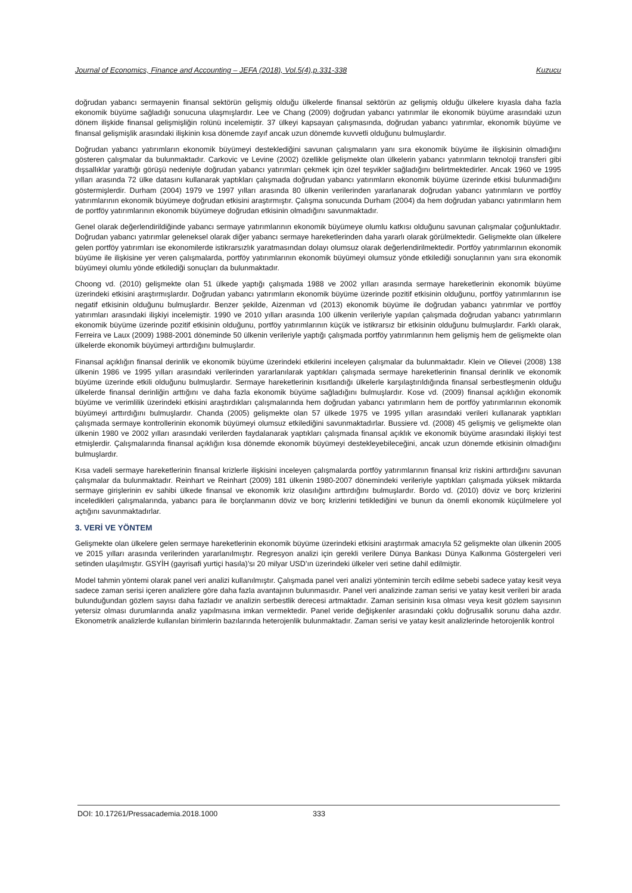Journal of Economics, Finance and Accounting – JEFA (2018), Vol.5(4),p.331-338 Kuzucu
doğrudan yabancı sermayenin finansal sektörün gelişmiş olduğu ülkelerde finansal sektörün az gelişmiş olduğu ülkelere kıyasla daha fazla ekonomik büyüme sağladığı sonucuna ulaşmışlardır. Lee ve Chang (2009) doğrudan yabancı yatırımlar ile ekonomik büyüme arasındaki uzun dönem ilişkide finansal gelişmişliğin rolünü incelemiştir. 37 ülkeyi kapsayan çalışmasında, doğrudan yabancı yatırımlar, ekonomik büyüme ve finansal gelişmişlik arasındaki ilişkinin kısa dönemde zayıf ancak uzun dönemde kuvvetli olduğunu bulmuşlardır.
Doğrudan yabancı yatırımların ekonomik büyümeyi desteklediğini savunan çalışmaların yanı sıra ekonomik büyüme ile ilişkisinin olmadığını gösteren çalışmalar da bulunmaktadır. Carkovic ve Levine (2002) özellikle gelişmekte olan ülkelerin yabancı yatırımların teknoloji transferi gibi dışsallıklar yarattığı görüşü nedeniyle doğrudan yabancı yatırımları çekmek için özel teşvikler sağladığını belirtmektedirler. Ancak 1960 ve 1995 yılları arasında 72 ülke datasını kullanarak yaptıkları çalışmada doğrudan yabancı yatırımların ekonomik büyüme üzerinde etkisi bulunmadığını göstermişlerdir. Durham (2004) 1979 ve 1997 yılları arasında 80 ülkenin verilerinden yararlanarak doğrudan yabancı yatırımların ve portföy yatırımlarının ekonomik büyümeye doğrudan etkisini araştırmıştır. Çalışma sonucunda Durham (2004) da hem doğrudan yabancı yatırımların hem de portföy yatırımlarının ekonomik büyümeye doğrudan etkisinin olmadığını savunmaktadır.
Genel olarak değerlendirildiğinde yabancı sermaye yatırımlarının ekonomik büyümeye olumlu katkısı olduğunu savunan çalışmalar çoğunluktadır. Doğrudan yabancı yatırımlar geleneksel olarak diğer yabancı sermaye hareketlerinden daha yararlı olarak görülmektedir. Gelişmekte olan ülkelere gelen portföy yatırımları ise ekonomilerde istikrarsızlık yaratmasından dolayı olumsuz olarak değerlendirilmektedir. Portföy yatırımlarının ekonomik büyüme ile ilişkisine yer veren çalışmalarda, portföy yatırımlarının ekonomik büyümeyi olumsuz yönde etkilediği sonuçlarının yanı sıra ekonomik büyümeyi olumlu yönde etkilediği sonuçları da bulunmaktadır.
Choong vd. (2010) gelişmekte olan 51 ülkede yaptığı çalışmada 1988 ve 2002 yılları arasında sermaye hareketlerinin ekonomik büyüme üzerindeki etkisini araştırmışlardır. Doğrudan yabancı yatırımların ekonomik büyüme üzerinde pozitif etkisinin olduğunu, portföy yatırımlarının ise negatif etkisinin olduğunu bulmuşlardır. Benzer şekilde, Aizenman vd (2013) ekonomik büyüme ile doğrudan yabancı yatırımlar ve portföy yatırımları arasındaki ilişkiyi incelemiştir. 1990 ve 2010 yılları arasında 100 ülkenin verileriyle yapılan çalışmada doğrudan yabancı yatırımların ekonomik büyüme üzerinde pozitif etkisinin olduğunu, portföy yatırımlarının küçük ve istikrarsız bir etkisinin olduğunu bulmuşlardır. Farklı olarak, Ferreira ve Laux (2009) 1988-2001 döneminde 50 ülkenin verileriyle yaptığı çalışmada portföy yatırımlarının hem gelişmiş hem de gelişmekte olan ülkelerde ekonomik büyümeyi arttırdığını bulmuşlardır.
Finansal açıklığın finansal derinlik ve ekonomik büyüme üzerindeki etkilerini inceleyen çalışmalar da bulunmaktadır. Klein ve Olievei (2008) 138 ülkenin 1986 ve 1995 yılları arasındaki verilerinden yararlanılarak yaptıkları çalışmada sermaye hareketlerinin finansal derinlik ve ekonomik büyüme üzerinde etkili olduğunu bulmuşlardır. Sermaye hareketlerinin kısıtlandığı ülkelerle karşılaştırıldığında finansal serbestleşmenin olduğu ülkelerde finansal derinliğin arttığını ve daha fazla ekonomik büyüme sağladığını bulmuşlardır. Kose vd. (2009) finansal açıklığın ekonomik büyüme ve verimlilik üzerindeki etkisini araştırdıkları çalışmalarında hem doğrudan yabancı yatırımların hem de portföy yatırımlarının ekonomik büyümeyi arttırdığını bulmuşlardır. Chanda (2005) gelişmekte olan 57 ülkede 1975 ve 1995 yılları arasındaki verileri kullanarak yaptıkları çalışmada sermaye kontrollerinin ekonomik büyümeyi olumsuz etkilediğini savunmaktadırlar. Bussiere vd. (2008) 45 gelişmiş ve gelişmekte olan ülkenin 1980 ve 2002 yılları arasındaki verilerden faydalanarak yaptıkları çalışmada finansal açıklık ve ekonomik büyüme arasındaki ilişkiyi test etmişlerdir. Çalışmalarında finansal açıklığın kısa dönemde ekonomik büyümeyi destekleyebileceğini, ancak uzun dönemde etkisinin olmadığını bulmuşlardır.
Kısa vadeli sermaye hareketlerinin finansal krizlerle ilişkisini inceleyen çalışmalarda portföy yatırımlarının finansal kriz riskini arttırdığını savunan çalışmalar da bulunmaktadır. Reinhart ve Reinhart (2009) 181 ülkenin 1980-2007 dönemindeki verileriyle yaptıkları çalışmada yüksek miktarda sermaye girişlerinin ev sahibi ülkede finansal ve ekonomik kriz olasılığını arttırdığını bulmuşlardır. Bordo vd. (2010) döviz ve borç krizlerini inceledikleri çalışmalarında, yabancı para ile borçlanmanın döviz ve borç krizlerini tetiklediğini ve bunun da önemli ekonomik küçülmelere yol açtığını savunmaktadırlar.
3. VERİ VE YÖNTEM
Gelişmekte olan ülkelere gelen sermaye hareketlerinin ekonomik büyüme üzerindeki etkisini araştırmak amacıyla 52 gelişmekte olan ülkenin 2005 ve 2015 yılları arasında verilerinden yararlanılmıştır. Regresyon analizi için gerekli verilere Dünya Bankası Dünya Kalkınma Göstergeleri veri setinden ulaşılmıştır. GSYİH (gayrisafi yurtiçi hasıla)’sı 20 milyar USD’ın üzerindeki ülkeler veri setine dahil edilmiştir.
Model tahmin yöntemi olarak panel veri analizi kullanılmıştır. Çalışmada panel veri analizi yönteminin tercih edilme sebebi sadece yatay kesit veya sadece zaman serisi içeren analizlere göre daha fazla avantajının bulunmasıdır. Panel veri analizinde zaman serisi ve yatay kesit verileri bir arada bulunduğundan gözlem sayısı daha fazladır ve analizin serbestlik derecesi artmaktadır. Zaman serisinin kısa olması veya kesit gözlem sayısının yetersiz olması durumlarında analiz yapılmasına imkan vermektedir. Panel veride değişkenler arasındaki çoklu doğrusallık sorunu daha azdır. Ekonometrik analizlerde kullanılan birimlerin bazılarında heterojenlik bulunmaktadır. Zaman serisi ve yatay kesit analizlerinde hetorojenlik kontrol
DOI: 10.17261/Pressacademia.2018.1000 333